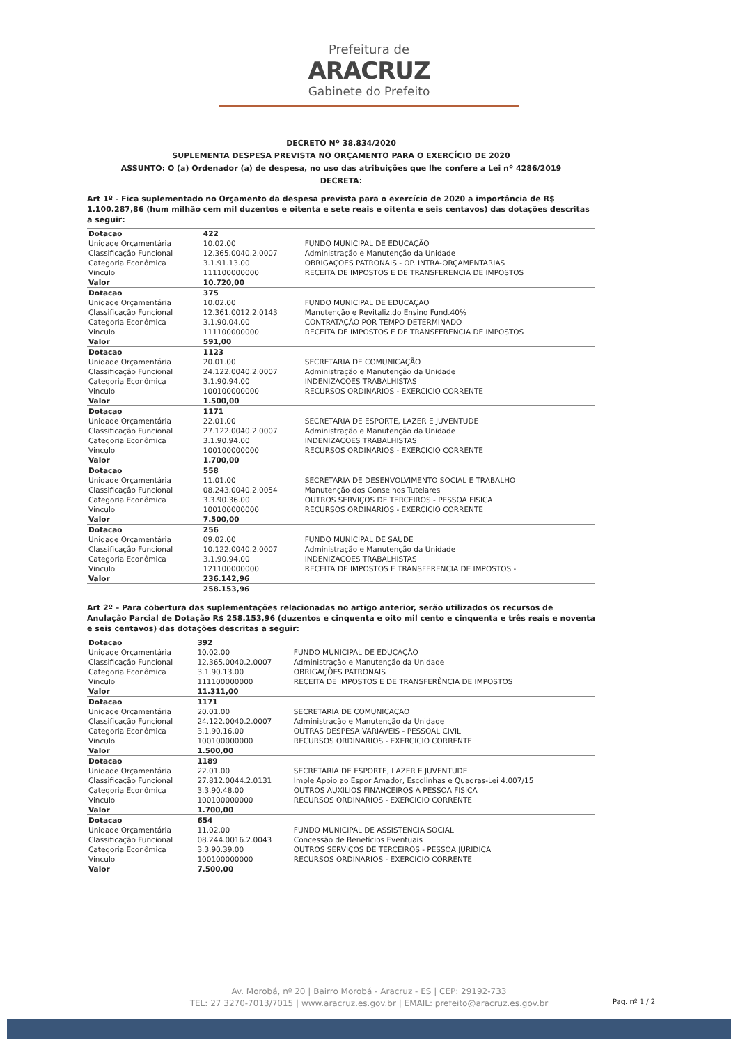Prefeitura de
ARACRUZ
Gabinete do Prefeito
DECRETO Nº 38.834/2020
SUPLEMENTA DESPESA PREVISTA NO ORÇAMENTO PARA O EXERCÍCIO DE 2020
ASSUNTO: O (a) Ordenador (a) de despesa, no uso das atribuições que lhe confere a Lei nº 4286/2019
DECRETA:
Art 1º - Fica suplementado no Orçamento da despesa prevista para o exercício de 2020 a importância de R$ 1.100.287,86 (hum milhão cem mil duzentos e oitenta e sete reais e oitenta e seis centavos) das dotações descritas a seguir:
| Dotacao | 422 | |
| Unidade Orçamentária | 10.02.00 | FUNDO MUNICIPAL DE EDUCAÇÃO |
| Classificação Funcional | 12.365.0040.2.0007 | Administração e Manutenção da Unidade |
| Categoria Econômica | 3.1.91.13.00 | OBRIGAÇOES PATRONAIS - OP. INTRA-ORÇAMENTARIAS |
| Vinculo | 111100000000 | RECEITA DE IMPOSTOS E DE TRANSFERENCIA DE IMPOSTOS |
| Valor | 10.720,00 | |
| Dotacao | 375 | |
| Unidade Orçamentária | 10.02.00 | FUNDO MUNICIPAL DE EDUCAÇAO |
| Classificação Funcional | 12.361.0012.2.0143 | Manutenção e Revitaliz.do Ensino Fund.40% |
| Categoria Econômica | 3.1.90.04.00 | CONTRATAÇÃO POR TEMPO DETERMINADO |
| Vinculo | 111100000000 | RECEITA DE IMPOSTOS E DE TRANSFERENCIA DE IMPOSTOS |
| Valor | 591,00 | |
| Dotacao | 1123 | |
| Unidade Orçamentária | 20.01.00 | SECRETARIA DE COMUNICAÇÃO |
| Classificação Funcional | 24.122.0040.2.0007 | Administração e Manutenção da Unidade |
| Categoria Econômica | 3.1.90.94.00 | INDENIZACOES TRABALHISTAS |
| Vinculo | 100100000000 | RECURSOS ORDINARIOS - EXERCICIO CORRENTE |
| Valor | 1.500,00 | |
| Dotacao | 1171 | |
| Unidade Orçamentária | 22.01.00 | SECRETARIA DE ESPORTE, LAZER E JUVENTUDE |
| Classificação Funcional | 27.122.0040.2.0007 | Administração e Manutenção da Unidade |
| Categoria Econômica | 3.1.90.94.00 | INDENIZACOES TRABALHISTAS |
| Vinculo | 100100000000 | RECURSOS ORDINARIOS - EXERCICIO CORRENTE |
| Valor | 1.700,00 | |
| Dotacao | 558 | |
| Unidade Orçamentária | 11.01.00 | SECRETARIA DE DESENVOLVIMENTO SOCIAL E TRABALHO |
| Classificação Funcional | 08.243.0040.2.0054 | Manutenção dos Conselhos Tutelares |
| Categoria Econômica | 3.3.90.36.00 | OUTROS SERVIÇOS DE TERCEIROS - PESSOA FISICA |
| Vinculo | 100100000000 | RECURSOS ORDINARIOS - EXERCICIO CORRENTE |
| Valor | 7.500,00 | |
| Dotacao | 256 | |
| Unidade Orçamentária | 09.02.00 | FUNDO MUNICIPAL DE SAUDE |
| Classificação Funcional | 10.122.0040.2.0007 | Administração e Manutenção da Unidade |
| Categoria Econômica | 3.1.90.94.00 | INDENIZACOES TRABALHISTAS |
| Vinculo | 121100000000 | RECEITA DE IMPOSTOS E TRANSFERENCIA DE IMPOSTOS - |
| Valor | 236.142,96 | |
| | 258.153,96 | |
Art 2º – Para cobertura das suplementações relacionadas no artigo anterior, serão utilizados os recursos de Anulação Parcial de Dotação R$ 258.153,96 (duzentos e cinquenta e oito mil cento e cinquenta e três reais e noventa e seis centavos) das dotações descritas a seguir:
| Dotacao | 392 | |
| Unidade Orçamentária | 10.02.00 | FUNDO MUNICIPAL DE EDUCAÇÃO |
| Classificação Funcional | 12.365.0040.2.0007 | Administração e Manutenção da Unidade |
| Categoria Econômica | 3.1.90.13.00 | OBRIGAÇÕES PATRONAIS |
| Vinculo | 111100000000 | RECEITA DE IMPOSTOS E DE TRANSFERÊNCIA DE IMPOSTOS |
| Valor | 11.311,00 | |
| Dotacao | 1171 | |
| Unidade Orçamentária | 20.01.00 | SECRETARIA DE COMUNICAÇAO |
| Classificação Funcional | 24.122.0040.2.0007 | Administração e Manutenção da Unidade |
| Categoria Econômica | 3.1.90.16.00 | OUTRAS DESPESA VARIAVEIS - PESSOAL CIVIL |
| Vinculo | 100100000000 | RECURSOS ORDINARIOS - EXERCICIO CORRENTE |
| Valor | 1.500,00 | |
| Dotacao | 1189 | |
| Unidade Orçamentária | 22.01.00 | SECRETARIA DE ESPORTE, LAZER E JUVENTUDE |
| Classificação Funcional | 27.812.0044.2.0131 | Imple Apoio ao Espor Amador, Escolinhas e Quadras-Lei 4.007/15 |
| Categoria Econômica | 3.3.90.48.00 | OUTROS AUXILIOS FINANCEIROS A PESSOA FISICA |
| Vinculo | 100100000000 | RECURSOS ORDINARIOS - EXERCICIO CORRENTE |
| Valor | 1.700,00 | |
| Dotacao | 654 | |
| Unidade Orçamentária | 11.02.00 | FUNDO MUNICIPAL DE ASSISTENCIA SOCIAL |
| Classificação Funcional | 08.244.0016.2.0043 | Concessão de Benefícios Eventuais |
| Categoria Econômica | 3.3.90.39.00 | OUTROS SERVIÇOS DE TERCEIROS - PESSOA JURIDICA |
| Vinculo | 100100000000 | RECURSOS ORDINARIOS - EXERCICIO CORRENTE |
| Valor | 7.500,00 | |
Av. Morobá, nº 20 | Bairro Morobá - Aracruz - ES | CEP: 29192-733
TEL: 27 3270-7013/7015 | www.aracruz.es.gov.br | EMAIL: prefeito@aracruz.es.gov.br
Pag. nº 1 / 2